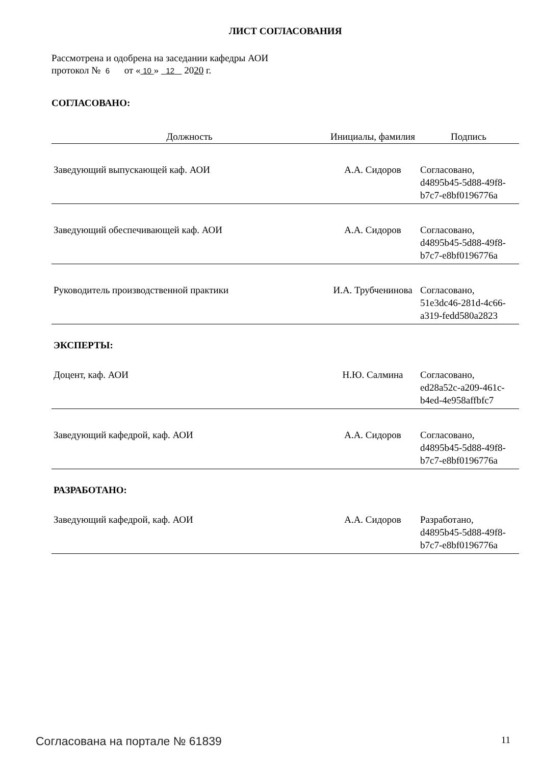ЛИСТ СОГЛАСОВАНИЯ
Рассмотрена и одобрена на заседании кафедры АОИ
протокол № 6 от « 10 » 12 2020 г.
СОГЛАСОВАНО:
| Должность | Инициалы, фамилия | Подпись |
| --- | --- | --- |
| Заведующий выпускающей каф. АОИ | А.А. Сидоров | Согласовано, d4895b45-5d88-49f8-b7c7-e8bf0196776a |
| Заведующий обеспечивающей каф. АОИ | А.А. Сидоров | Согласовано, d4895b45-5d88-49f8-b7c7-e8bf0196776a |
| Руководитель производственной практики | И.А. Трубченинова | Согласовано, 51e3dc46-281d-4c66-a319-fedd580a2823 |
ЭКСПЕРТЫ:
| Доцент, каф. АОИ | Н.Ю. Салмина | Согласовано, ed28a52c-a209-461c-b4ed-4e958affbfc7 |
| Заведующий кафедрой, каф. АОИ | А.А. Сидоров | Согласовано, d4895b45-5d88-49f8-b7c7-e8bf0196776a |
РАЗРАБОТАНО:
| Заведующий кафедрой, каф. АОИ | А.А. Сидоров | Разработано, d4895b45-5d88-49f8-b7c7-e8bf0196776a |
Согласована на портале № 61839 11